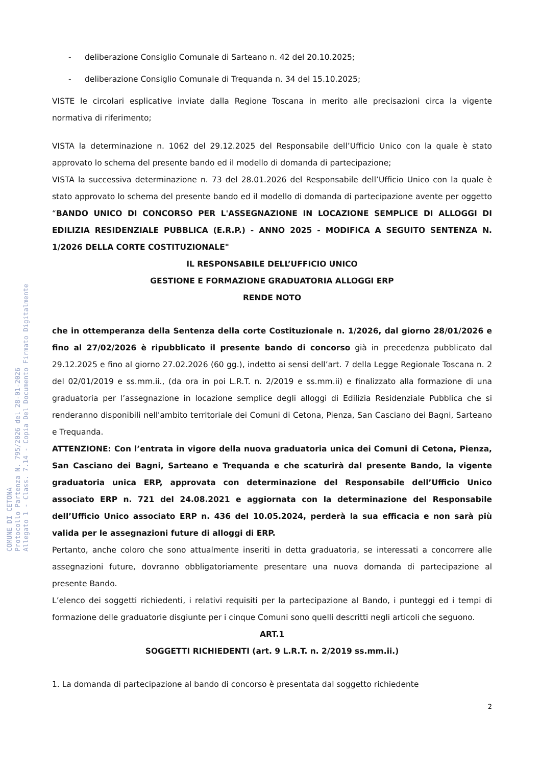COMUNE DI CETONA
Protocollo Partenza N. 795/2026 del 28-01-2026
Allegato 1 - Class. 7.14 - Copia Del Documento Firmato Digitalmente
- deliberazione Consiglio Comunale di Sarteano n. 42 del 20.10.2025;
- deliberazione Consiglio Comunale di Trequanda n. 34 del 15.10.2025;
VISTE le circolari esplicative inviate dalla Regione Toscana in merito alle precisazioni circa la vigente normativa di riferimento;
VISTA la determinazione n. 1062 del 29.12.2025 del Responsabile dell’Ufficio Unico con la quale è stato approvato lo schema del presente bando ed il modello di domanda di partecipazione;
VISTA la successiva determinazione n. 73 del 28.01.2026 del Responsabile dell’Ufficio Unico con la quale è stato approvato lo schema del presente bando ed il modello di domanda di partecipazione avente per oggetto “BANDO UNICO DI CONCORSO PER L'ASSEGNAZIONE IN LOCAZIONE SEMPLICE DI ALLOGGI DI EDILIZIA RESIDENZIALE PUBBLICA (E.R.P.) - ANNO 2025 - MODIFICA A SEGUITO SENTENZA N. 1/2026 DELLA CORTE COSTITUZIONALE"
IL RESPONSABILE DELL’UFFICIO UNICO
GESTIONE E FORMAZIONE GRADUATORIA ALLOGGI ERP
RENDE NOTO
che in ottemperanza della Sentenza della corte Costituzionale n. 1/2026, dal giorno 28/01/2026 e fino al 27/02/2026 è ripubblicato il presente bando di concorso già in precedenza pubblicato dal 29.12.2025 e fino al giorno 27.02.2026 (60 gg.), indetto ai sensi dell’art. 7 della Legge Regionale Toscana n. 2 del 02/01/2019 e ss.mm.ii., (da ora in poi L.R.T. n. 2/2019 e ss.mm.ii) e finalizzato alla formazione di una graduatoria per l’assegnazione in locazione semplice degli alloggi di Edilizia Residenziale Pubblica che si renderanno disponibili nell'ambito territoriale dei Comuni di Cetona, Pienza, San Casciano dei Bagni, Sarteano e Trequanda.
ATTENZIONE: Con l’entrata in vigore della nuova graduatoria unica dei Comuni di Cetona, Pienza, San Casciano dei Bagni, Sarteano e Trequanda e che scaturirà dal presente Bando, la vigente graduatoria unica ERP, approvata con determinazione del Responsabile dell’Ufficio Unico associato ERP n. 721 del 24.08.2021 e aggiornata con la determinazione del Responsabile dell’Ufficio Unico associato ERP n. 436 del 10.05.2024, perderà la sua efficacia e non sarà più valida per le assegnazioni future di alloggi di ERP.
Pertanto, anche coloro che sono attualmente inseriti in detta graduatoria, se interessati a concorrere alle assegnazioni future, dovranno obbligatoriamente presentare una nuova domanda di partecipazione al presente Bando.
L’elenco dei soggetti richiedenti, i relativi requisiti per la partecipazione al Bando, i punteggi ed i tempi di formazione delle graduatorie disgiunte per i cinque Comuni sono quelli descritti negli articoli che seguono.
ART.1
SOGGETTI RICHIEDENTI (art. 9 L.R.T. n. 2/2019 ss.mm.ii.)
1. La domanda di partecipazione al bando di concorso è presentata dal soggetto richiedente
2